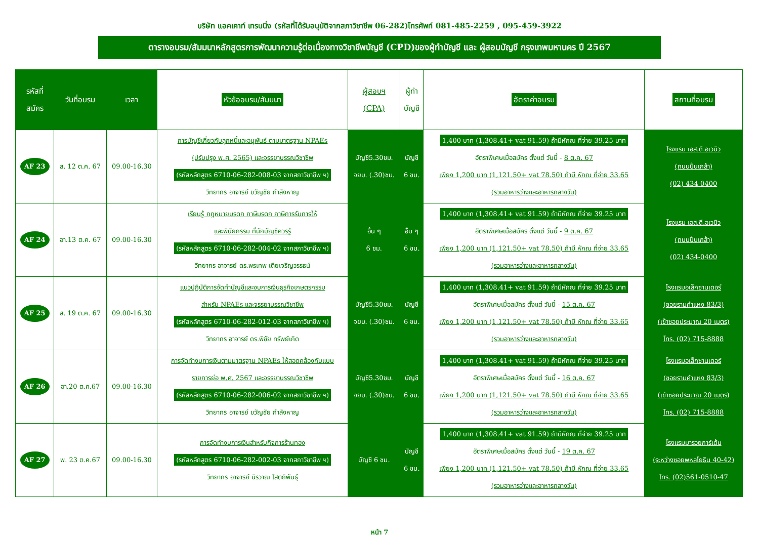บริษัท แอคเคาท์ เทรนนิ่ง (รหัสที่ได้รับอนุมัติจากสภาวิชาชีพ 06-282)โทรศัพท์ 081-485-2259 , 095-459-3922
ตารางอบรม/สัมมนาหลักสูตรการพัฒนาความรู้ต่อเนื่องทางวิชาชีพบัญชี (CPD)ของผู้ทำบัญชี และ ผู้สอบบัญชี กรุงเทพมหานคร ปี 2567
| รหัสที่ สมัคร | วันที่อบรม | เวลา | หัวข้ออบรม/สัมมนา | ผู้สอบฯ (CPA) | ผู้ทำ บัญชี | อัตราค่าอบรม | สถานที่อบรม |
| --- | --- | --- | --- | --- | --- | --- | --- |
| AF 23 | ส. 12 ต.ค. 67 | 09.00-16.30 | การบัญชีเกี่ยวกับลูกหนี้และอนุพันธ์ ตามมาตรฐาน NPAEs (ปรับปรุง พ.ศ. 2565) และจรรยาบรรณวิชาชีพ (รหัสหลักสูตร 6710-06-282-008-03 จากสภาวิชาชีพ ฯ) วิทยากร อาจารย์ ขวัญชัย กำลังหาญ | บัญชี5.30ชม. จยบ. (.30)ชม. | บัญชี 6 ชม. | 1,400 บาท (1,308.41+ vat 91.59) ถ้ามีหักณ ที่จ่าย 39.25 บาท อัตราพิเศษเมื่อสมัคร ตั้งแต่ วันนี้ - 8 ต.ค. 67 เพียง 1,200 บาท (1,121.50+ vat 78.50) ถ้ามี หักณ ที่จ่าย 33.65 (รวมอาหารว่างและอาหารกลางวัน) | โรงแรม เอส.ดี.อเวนิว (ถนนปิ่นเกล้า) (02) 434-0400 |
| AF 24 | อา.13 ต.ค. 67 | 09.00-16.30 | เรียนรู้ กฎหมายมรดก ภาษีมรดก ภาษีการรับการให้ และพินัยกรรม ที่นักบัญชีควรรู้ (รหัสหลักสูตร 6710-06-282-004-02 จากสภาวิชาชีพ ฯ) วิทยากร อาจารย์ ดร.พรเทพ เตียเจริญวรรธน์ | อื่น ๆ 6 ชม. | อื่น ๆ 6 ชม. | 1,400 บาท (1,308.41+ vat 91.59) ถ้ามีหักณ ที่จ่าย 39.25 บาท อัตราพิเศษเมื่อสมัคร ตั้งแต่ วันนี้ - 9 ต.ค. 67 เพียง 1,200 บาท (1,121.50+ vat 78.50) ถ้ามี หักณ ที่จ่าย 33.65 (รวมอาหารว่างและอาหารกลางวัน) | โรงแรม เอส.ดี.อเวนิว (ถนนปิ่นเกล้า) (02) 434-0400 |
| AF 25 | ส. 19 ต.ค. 67 | 09.00-16.30 | แนวปฏิบัติการจัดทำบัญชีและงบการเงินธุรกิจเกษตรกรรม สำหรับ NPAEs และจรรยาบรรณวิชาชีพ (รหัสหลักสูตร 6710-06-282-012-03 จากสภาวิชาชีพ ฯ) วิทยากร อาจารย์ ดร.พิชัย ทรัพย์เกิด | บัญชี5.30ชม. จยบ. (.30)ชม. | บัญชี 6 ชม. | 1,400 บาท (1,308.41+ vat 91.59) ถ้ามีหักณ ที่จ่าย 39.25 บาท อัตราพิเศษเมื่อสมัคร ตั้งแต่ วันนี้ - 15 ต.ค. 67 เพียง 1,200 บาท (1,121.50+ vat 78.50) ถ้ามี หักณ ที่จ่าย 33.65 (รวมอาหารว่างและอาหารกลางวัน) | โรงแรมอเล็กซานเดอร์ (ซอยรามคำแหง 83/3) (เข้าซอยประมาณ 20 เมตร) โทร. (02) 715-8888 |
| AF 26 | อา.20 ต.ค.67 | 09.00-16.30 | การจัดทำงบการเงินตามมาตรฐาน NPAEs ให้สอดคล้องกับแบบ รายการย่อ พ.ศ. 2567 และจรรยาบรรณวิชาชีพ (รหัสหลักสูตร 6710-06-282-006-02 จากสภาวิชาชีพ ฯ) วิทยากร อาจารย์ ขวัญชัย กำลังหาญ | บัญชี5.30ชม. จยบ. (.30)ชม. | บัญชี 6 ชม. | 1,400 บาท (1,308.41+ vat 91.59) ถ้ามีหักณ ที่จ่าย 39.25 บาท อัตราพิเศษเมื่อสมัคร ตั้งแต่ วันนี้ - 16 ต.ค. 67 เพียง 1,200 บาท (1,121.50+ vat 78.50) ถ้ามี หักณ ที่จ่าย 33.65 (รวมอาหารว่างและอาหารกลางวัน) | โรงแรมอเล็กซานเดอร์ (ซอยรามคำแหง 83/3) (เข้าซอยประมาณ 20 เมตร) โทร. (02) 715-8888 |
| AF 27 | พ. 23 ต.ค.67 | 09.00-16.30 | การจัดทำงบการเงินสำหรับกิจการร้านทอง (รหัสหลักสูตร 6710-06-282-002-03 จากสภาวิชาชีพ ฯ) วิทยากร อาจารย์ นิรวาณ โสตถิพันธุ์ | บัญชี 6 ชม. | บัญชี 6 ชม. | 1,400 บาท (1,308.41+ vat 91.59) ถ้ามีหักณ ที่จ่าย 39.25 บาท อัตราพิเศษเมื่อสมัคร ตั้งแต่ วันนี้ - 19 ต.ค. 67 เพียง 1,200 บาท (1,121.50+ vat 78.50) ถ้ามี หักณ ที่จ่าย 33.65 (รวมอาหารว่างและอาหารกลางวัน) | โรงแรมมารวยการ์เด้น (ระหว่างซอยพหลโยธิน 40-42) โทร. (02)561-0510-47 |
หน้า 7